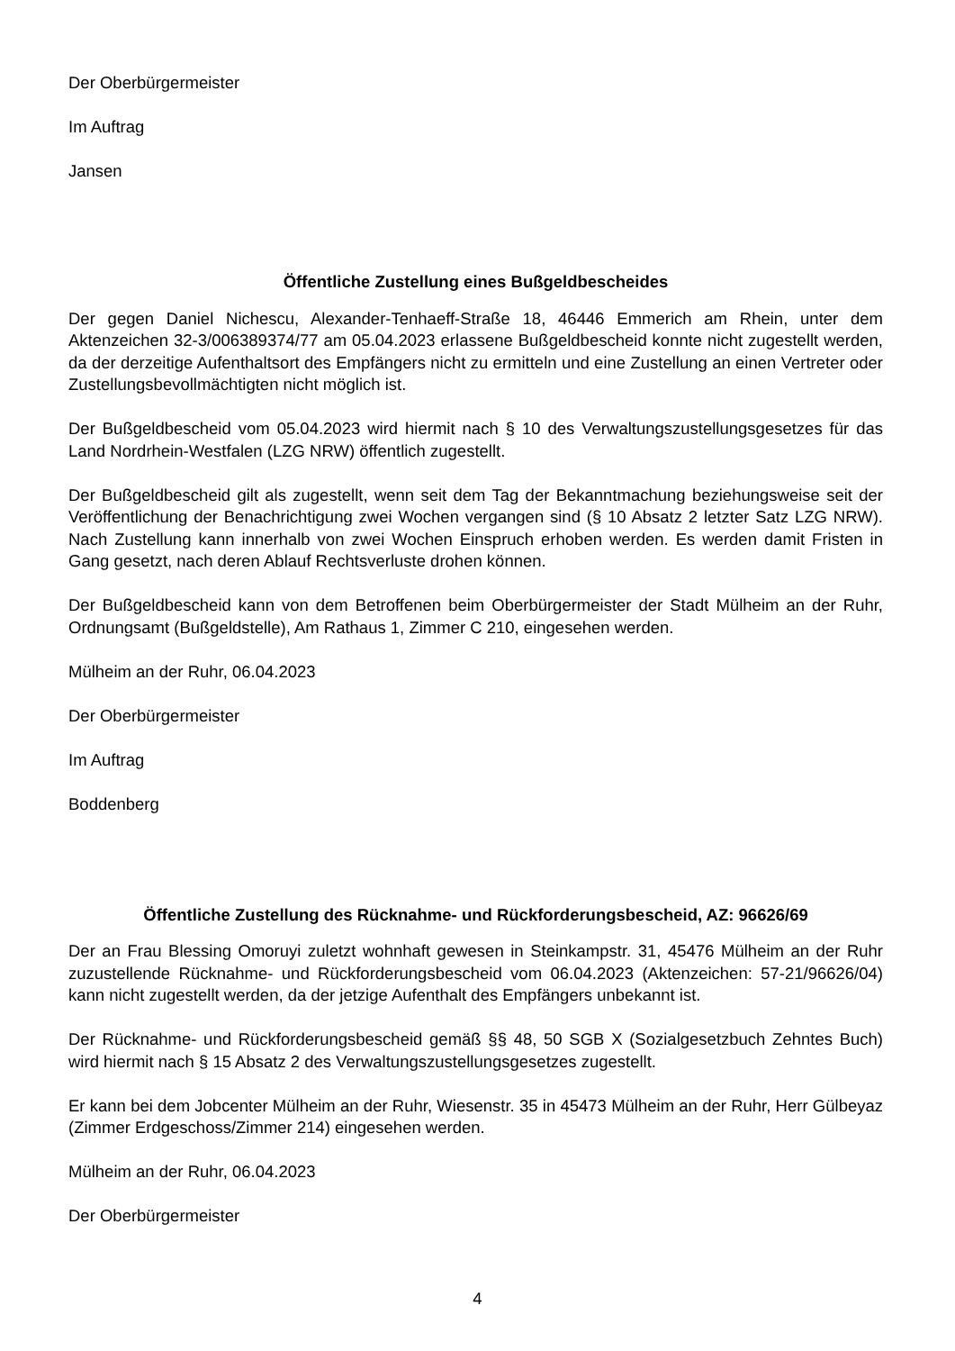Der Oberbürgermeister
Im Auftrag
Jansen
Öffentliche Zustellung eines Bußgeldbescheides
Der gegen Daniel Nichescu, Alexander-Tenhaeff-Straße 18, 46446 Emmerich am Rhein, unter dem Aktenzeichen 32-3/006389374/77 am 05.04.2023 erlassene Bußgeldbescheid konnte nicht zugestellt werden, da der derzeitige Aufenthaltsort des Empfängers nicht zu ermitteln und eine Zustellung an einen Vertreter oder Zustellungsbevollmächtigten nicht möglich ist.
Der Bußgeldbescheid vom 05.04.2023 wird hiermit nach § 10 des Verwaltungszustellungsgesetzes für das Land Nordrhein-Westfalen (LZG NRW) öffentlich zugestellt.
Der Bußgeldbescheid gilt als zugestellt, wenn seit dem Tag der Bekanntmachung beziehungsweise seit der Veröffentlichung der Benachrichtigung zwei Wochen vergangen sind (§ 10 Absatz 2 letzter Satz LZG NRW). Nach Zustellung kann innerhalb von zwei Wochen Einspruch erhoben werden. Es werden damit Fristen in Gang gesetzt, nach deren Ablauf Rechtsverluste drohen können.
Der Bußgeldbescheid kann von dem Betroffenen beim Oberbürgermeister der Stadt Mülheim an der Ruhr, Ordnungsamt (Bußgeldstelle), Am Rathaus 1, Zimmer C 210, eingesehen werden.
Mülheim an der Ruhr, 06.04.2023
Der Oberbürgermeister
Im Auftrag
Boddenberg
Öffentliche Zustellung des Rücknahme- und Rückforderungsbescheid, AZ: 96626/69
Der an Frau Blessing Omoruyi zuletzt wohnhaft gewesen in Steinkampstr. 31, 45476 Mülheim an der Ruhr zuzustellende Rücknahme- und Rückforderungsbescheid vom 06.04.2023 (Aktenzeichen: 57-21/96626/04) kann nicht zugestellt werden, da der jetzige Aufenthalt des Empfängers unbekannt ist.
Der Rücknahme- und Rückforderungsbescheid gemäß §§ 48, 50 SGB X (Sozialgesetzbuch Zehntes Buch) wird hiermit nach § 15 Absatz 2 des Verwaltungszustellungsgesetzes zugestellt.
Er kann bei dem Jobcenter Mülheim an der Ruhr, Wiesenstr. 35 in 45473 Mülheim an der Ruhr, Herr Gülbeyaz (Zimmer Erdgeschoss/Zimmer 214) eingesehen werden.
Mülheim an der Ruhr, 06.04.2023
Der Oberbürgermeister
4